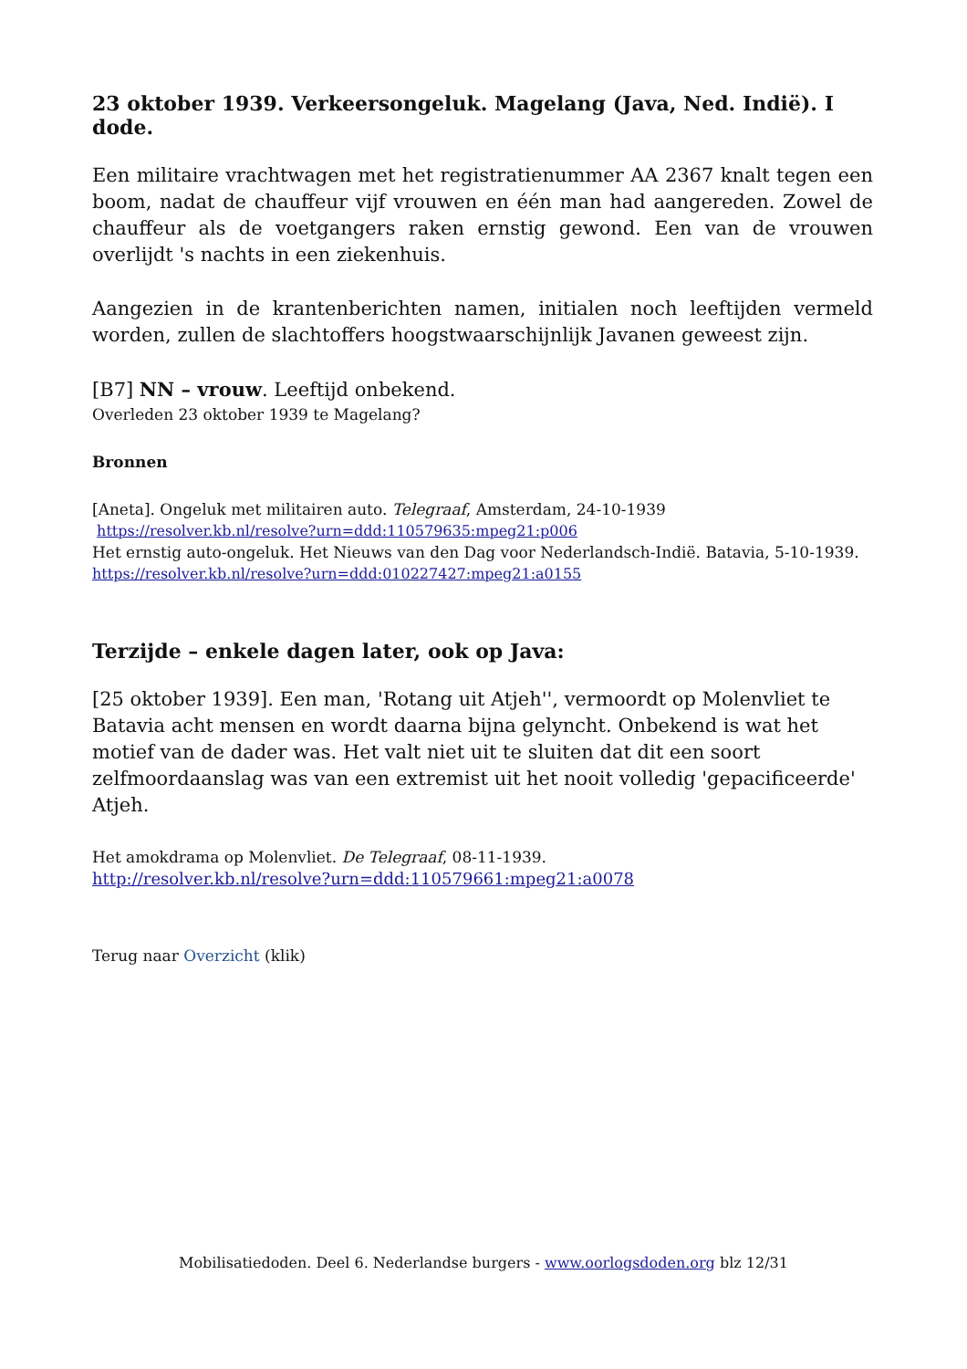23 oktober 1939. Verkeersongeluk. Magelang (Java, Ned. Indië). I dode.
Een militaire vrachtwagen met het registratienummer AA 2367 knalt tegen een boom, nadat de chauffeur vijf vrouwen en één man had aangereden. Zowel de chauffeur als de voetgangers raken ernstig gewond. Een van de vrouwen overlijdt 's nachts in een ziekenhuis.
Aangezien in de krantenberichten namen, initialen noch leeftijden vermeld worden, zullen de slachtoffers hoogstwaarschijnlijk Javanen geweest zijn.
[B7] NN – vrouw. Leeftijd onbekend.
Overleden 23 oktober 1939 te Magelang?
Bronnen
[Aneta]. Ongeluk met militairen auto. Telegraaf, Amsterdam, 24-10-1939
https://resolver.kb.nl/resolve?urn=ddd:110579635:mpeg21:p006
Het ernstig auto-ongeluk. Het Nieuws van den Dag voor Nederlandsch-Indië. Batavia, 5-10-1939.
https://resolver.kb.nl/resolve?urn=ddd:010227427:mpeg21:a0155
Terzijde – enkele dagen later, ook op Java:
[25 oktober 1939]. Een man, 'Rotang uit Atjeh'', vermoordt op Molenvliet te Batavia acht mensen en wordt daarna bijna gelyncht. Onbekend is wat het motief van de dader was. Het valt niet uit te sluiten dat dit een soort zelfmoordaanslag was van een extremist uit het nooit volledig 'gepacificeerde' Atjeh.
Het amokdrama op Molenvliet. De Telegraaf, 08-11-1939.
http://resolver.kb.nl/resolve?urn=ddd:110579661:mpeg21:a0078
Terug naar Overzicht (klik)
Mobilisatiedoden. Deel 6. Nederlandse burgers - www.oorlogsdoden.org blz 12/31